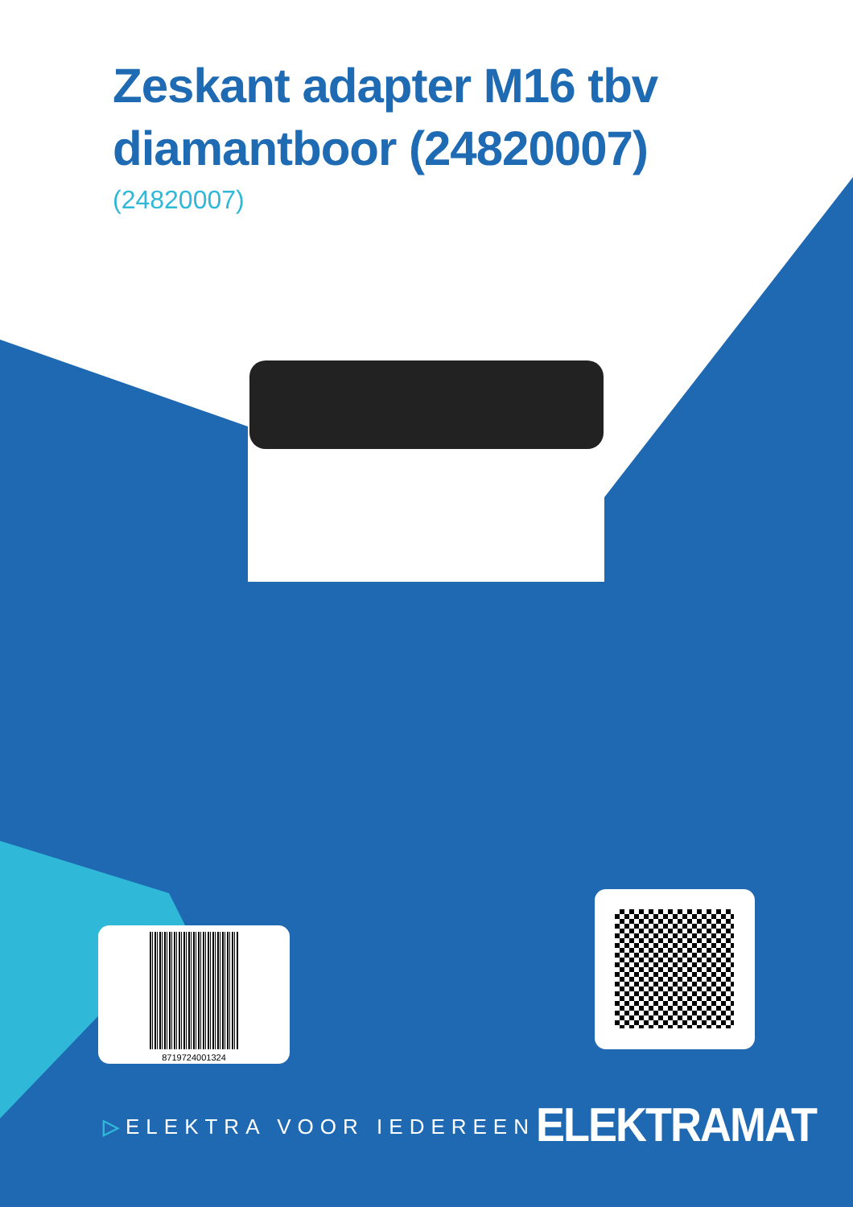Zeskant adapter M16 tbv diamantboor (24820007)
(24820007)
8719724001324
▷ELEKTRA VOOR IEDEREEN ELEKTRAMAT